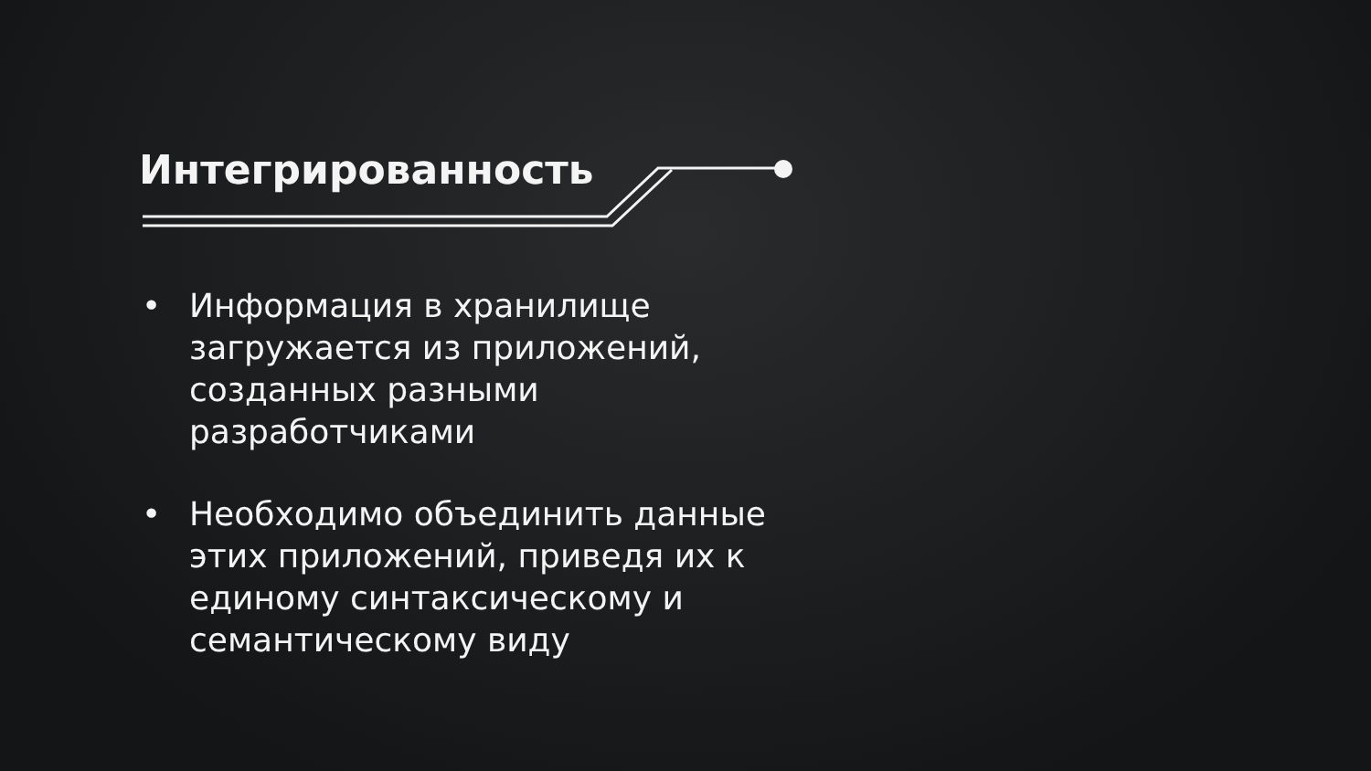Интегрированность
• Информация в хранилище загружается из приложений, созданных разными разработчиками
• Необходимо объединить данные этих приложений, приведя их к единому синтаксическому и семантическому виду